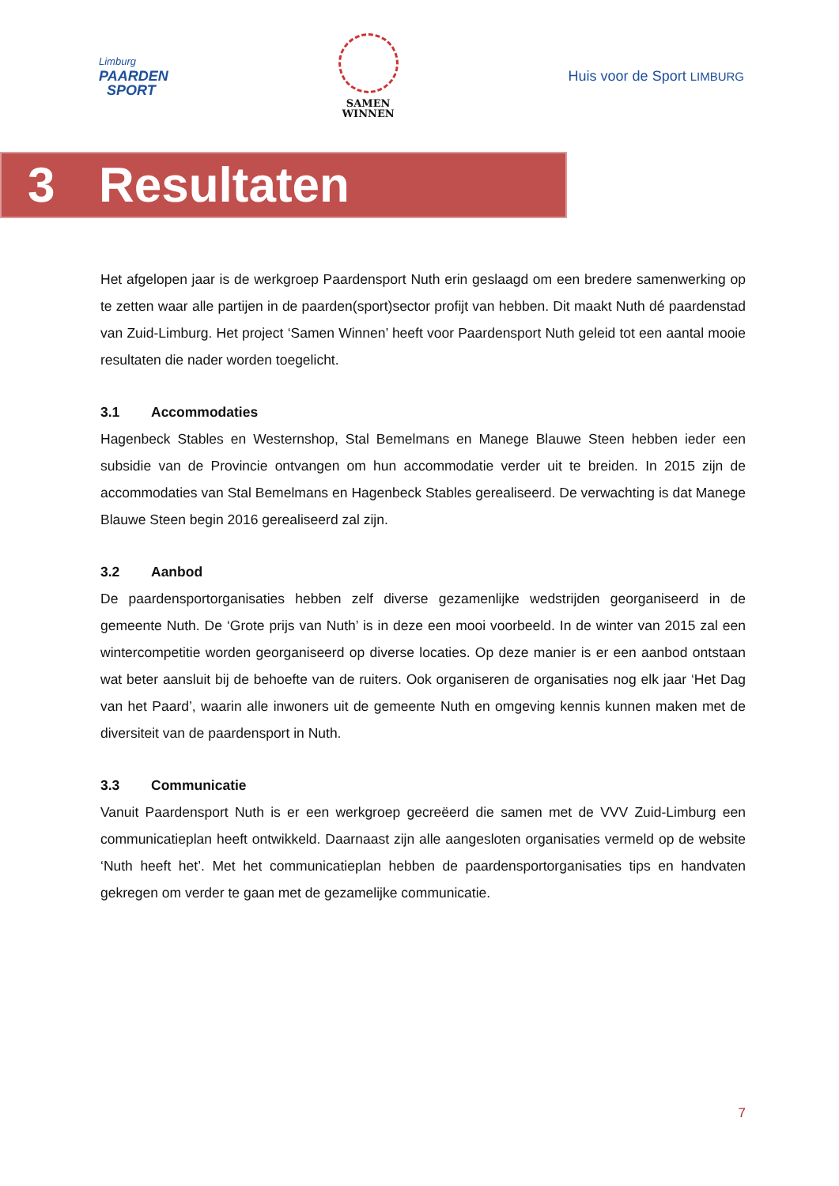Limburg
PAARDEN
SPORT
SAMEN
WINNEN
Huis voor de Sport LIMBURG
3 Resultaten
Het afgelopen jaar is de werkgroep Paardensport Nuth erin geslaagd om een bredere samenwerking op te zetten waar alle partijen in de paarden(sport)sector profijt van hebben. Dit maakt Nuth dé paardenstad van Zuid-Limburg. Het project ‘Samen Winnen’ heeft voor Paardensport Nuth geleid tot een aantal mooie resultaten die nader worden toegelicht.
3.1 Accommodaties
Hagenbeck Stables en Westernshop, Stal Bemelmans en Manege Blauwe Steen hebben ieder een subsidie van de Provincie ontvangen om hun accommodatie verder uit te breiden. In 2015 zijn de accommodaties van Stal Bemelmans en Hagenbeck Stables gerealiseerd. De verwachting is dat Manege Blauwe Steen begin 2016 gerealiseerd zal zijn.
3.2 Aanbod
De paardensportorganisaties hebben zelf diverse gezamenlijke wedstrijden georganiseerd in de gemeente Nuth. De ‘Grote prijs van Nuth’ is in deze een mooi voorbeeld. In de winter van 2015 zal een wintercompetitie worden georganiseerd op diverse locaties. Op deze manier is er een aanbod ontstaan wat beter aansluit bij de behoefte van de ruiters. Ook organiseren de organisaties nog elk jaar ‘Het Dag van het Paard’, waarin alle inwoners uit de gemeente Nuth en omgeving kennis kunnen maken met de diversiteit van de paardensport in Nuth.
3.3 Communicatie
Vanuit Paardensport Nuth is er een werkgroep gecreëerd die samen met de VVV Zuid-Limburg een communicatieplan heeft ontwikkeld. Daarnaast zijn alle aangesloten organisaties vermeld op de website ‘Nuth heeft het’. Met het communicatieplan hebben de paardensportorganisaties tips en handvaten gekregen om verder te gaan met de gezamelijke communicatie.
7